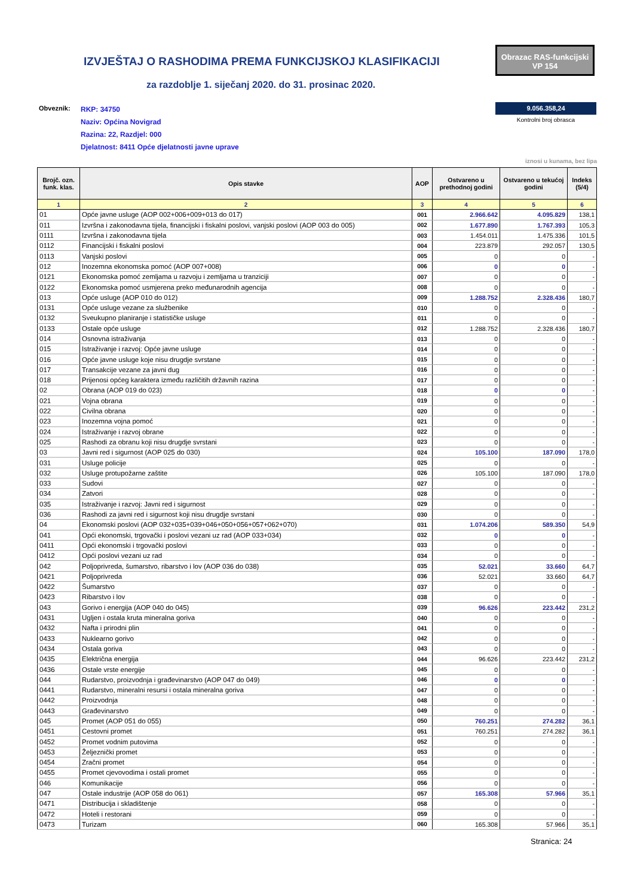IZVJEŠTAJ O RASHODIMA PREMA FUNKCIJSKOJ KLASIFIKACIJI
Obrazac RAS-funkcijski
VP 154
za razdoblje 1. siječanj 2020. do 31. prosinac 2020.
Obveznik:
RKP: 34750
Naziv: Općina Novigrad
Razina: 22, Razdjel: 000
Djelatnost: 8411 Opće djelatnosti javne uprave
9.056.358,24
Kontrolni broj obrasca
iznosi u kunama, bez lipa
| Brojč. ozn. funk. klas. | Opis stavke | AOP | Ostvareno u prethodnoj godini | Ostvareno u tekućoj godini | Indeks (5/4) |
| --- | --- | --- | --- | --- | --- |
| 1 | 2 | 3 | 4 | 5 | 6 |
| 01 | Opće javne usluge (AOP 002+006+009+013 do 017) | 001 | 2.966.642 | 4.095.829 | 138,1 |
| 011 | Izvršna i zakonodavna tijela, financijski i fiskalni poslovi, vanjski poslovi (AOP 003 do 005) | 002 | 1.677.890 | 1.767.393 | 105,3 |
| 0111 | Izvršna i zakonodavna tijela | 003 | 1.454.011 | 1.475.336 | 101,5 |
| 0112 | Financijski i fiskalni poslovi | 004 | 223.879 | 292.057 | 130,5 |
| 0113 | Vanjski poslovi | 005 | 0 | 0 | - |
| 012 | Inozemna ekonomska pomoć (AOP 007+008) | 006 | 0 | 0 | - |
| 0121 | Ekonomska pomoć zemljama u razvoju i zemljama u tranziciji | 007 | 0 | 0 | - |
| 0122 | Ekonomska pomoć usmjerena preko međunarodnih agencija | 008 | 0 | 0 | - |
| 013 | Opće usluge (AOP 010 do 012) | 009 | 1.288.752 | 2.328.436 | 180,7 |
| 0131 | Opće usluge vezane za službenike | 010 | 0 | 0 | - |
| 0132 | Sveukupno planiranje i statističke usluge | 011 | 0 | 0 | - |
| 0133 | Ostale opće usluge | 012 | 1.288.752 | 2.328.436 | 180,7 |
| 014 | Osnovna istraživanja | 013 | 0 | 0 | - |
| 015 | Istraživanje i razvoj: Opće javne usluge | 014 | 0 | 0 | - |
| 016 | Opće javne usluge koje nisu drugdje svrstane | 015 | 0 | 0 | - |
| 017 | Transakcije vezane za javni dug | 016 | 0 | 0 | - |
| 018 | Prijenosi općeg karaktera između različitih državnih razina | 017 | 0 | 0 | - |
| 02 | Obrana (AOP 019 do 023) | 018 | 0 | 0 | - |
| 021 | Vojna obrana | 019 | 0 | 0 | - |
| 022 | Civilna obrana | 020 | 0 | 0 | - |
| 023 | Inozemna vojna pomoć | 021 | 0 | 0 | - |
| 024 | Istraživanje i razvoj obrane | 022 | 0 | 0 | - |
| 025 | Rashodi za obranu koji nisu drugdje svrstani | 023 | 0 | 0 | - |
| 03 | Javni red i sigurnost (AOP 025 do 030) | 024 | 105.100 | 187.090 | 178,0 |
| 031 | Usluge policije | 025 | 0 | 0 | - |
| 032 | Usluge protupožarne zaštite | 026 | 105.100 | 187.090 | 178,0 |
| 033 | Sudovi | 027 | 0 | 0 | - |
| 034 | Zatvori | 028 | 0 | 0 | - |
| 035 | Istraživanje i razvoj: Javni red i sigurnost | 029 | 0 | 0 | - |
| 036 | Rashodi za javni red i sigurnost koji nisu drugdje svrstani | 030 | 0 | 0 | - |
| 04 | Ekonomski poslovi (AOP 032+035+039+046+050+056+057+062+070) | 031 | 1.074.206 | 589.350 | 54,9 |
| 041 | Opći ekonomski, trgovački i poslovi vezani uz rad (AOP 033+034) | 032 | 0 | 0 | - |
| 0411 | Opći ekonomski i trgovački poslovi | 033 | 0 | 0 | - |
| 0412 | Opći poslovi vezani uz rad | 034 | 0 | 0 | - |
| 042 | Poljoprivreda, šumarstvo, ribarstvo i lov (AOP 036 do 038) | 035 | 52.021 | 33.660 | 64,7 |
| 0421 | Poljoprivreda | 036 | 52.021 | 33.660 | 64,7 |
| 0422 | Šumarstvo | 037 | 0 | 0 | - |
| 0423 | Ribarstvo i lov | 038 | 0 | 0 | - |
| 043 | Gorivo i energija (AOP 040 do 045) | 039 | 96.626 | 223.442 | 231,2 |
| 0431 | Ugljen i ostala kruta mineralna goriva | 040 | 0 | 0 | - |
| 0432 | Nafta i prirodni plin | 041 | 0 | 0 | - |
| 0433 | Nuklearno gorivo | 042 | 0 | 0 | - |
| 0434 | Ostala goriva | 043 | 0 | 0 | - |
| 0435 | Električna energija | 044 | 96.626 | 223.442 | 231,2 |
| 0436 | Ostale vrste energije | 045 | 0 | 0 | - |
| 044 | Rudarstvo, proizvodnja i građevinarstvo (AOP 047 do 049) | 046 | 0 | 0 | - |
| 0441 | Rudarstvo, mineralni resursi i ostala mineralna goriva | 047 | 0 | 0 | - |
| 0442 | Proizvodnja | 048 | 0 | 0 | - |
| 0443 | Građevinarstvo | 049 | 0 | 0 | - |
| 045 | Promet (AOP 051 do 055) | 050 | 760.251 | 274.282 | 36,1 |
| 0451 | Cestovni promet | 051 | 760.251 | 274.282 | 36,1 |
| 0452 | Promet vodnim putovima | 052 | 0 | 0 | - |
| 0453 | Željeznički promet | 053 | 0 | 0 | - |
| 0454 | Zračni promet | 054 | 0 | 0 | - |
| 0455 | Promet cjevovodima i ostali promet | 055 | 0 | 0 | - |
| 046 | Komunikacije | 056 | 0 | 0 | - |
| 047 | Ostale industrije (AOP 058 do 061) | 057 | 165.308 | 57.966 | 35,1 |
| 0471 | Distribucija i skladištenje | 058 | 0 | 0 | - |
| 0472 | Hoteli i restorani | 059 | 0 | 0 | - |
| 0473 | Turizam | 060 | 165.308 | 57.966 | 35,1 |
Stranica: 24